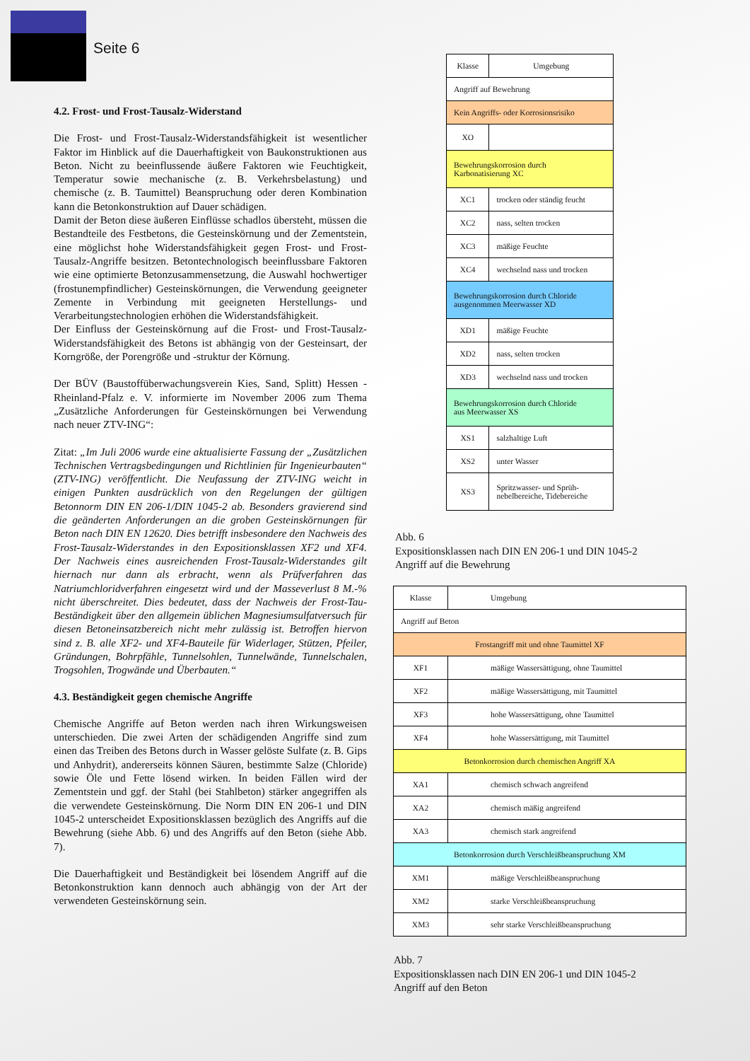Seite 6
4.2. Frost- und Frost-Tausalz-Widerstand
Die Frost- und Frost-Tausalz-Widerstandsfähigkeit ist wesentlicher Faktor im Hinblick auf die Dauerhaftigkeit von Baukonstruktionen aus Beton. Nicht zu beeinflussende äußere Faktoren wie Feuchtigkeit, Temperatur sowie mechanische (z. B. Verkehrsbelastung) und chemische (z. B. Taumittel) Beanspruchung oder deren Kombination kann die Betonkonstruktion auf Dauer schädigen.
Damit der Beton diese äußeren Einflüsse schadlos übersteht, müssen die Bestandteile des Festbetons, die Gesteinskörnung und der Zementstein, eine möglichst hohe Widerstandsfähigkeit gegen Frost- und Frost-Tausalz-Angriffe besitzen. Betontechnologisch beeinflussbare Faktoren wie eine optimierte Betonzusammensetzung, die Auswahl hochwertiger (frostunempfindlicher) Gesteinskörnungen, die Verwendung geeigneter Zemente in Verbindung mit geeigneten Herstellungs- und Verarbeitungstechnologien erhöhen die Widerstandsfähigkeit.
Der Einfluss der Gesteinskörnung auf die Frost- und Frost-Tausalz-Widerstandsfähigkeit des Betons ist abhängig von der Gesteinsart, der Korngröße, der Porengröße und -struktur der Körnung.
Der BÜV (Baustoffüberwachungsverein Kies, Sand, Splitt) Hessen - Rheinland-Pfalz e. V. informierte im November 2006 zum Thema „Zusätzliche Anforderungen für Gesteinskörnungen bei Verwendung nach neuer ZTV-ING“:
Zitat: „Im Juli 2006 wurde eine aktualisierte Fassung der „Zusätzlichen Technischen Vertragsbedingungen und Richtlinien für Ingenieurbauten“ (ZTV-ING) veröffentlicht. Die Neufassung der ZTV-ING weicht in einigen Punkten ausdrücklich von den Regelungen der gültigen Betonnorm DIN EN 206-1/DIN 1045-2 ab. Besonders gravierend sind die geänderten Anforderungen an die groben Gesteinskörnungen für Beton nach DIN EN 12620. Dies betrifft insbesondere den Nachweis des Frost-Tausalz-Widerstandes in den Expositionsklassen XF2 und XF4. Der Nachweis eines ausreichenden Frost-Tausalz-Widerstandes gilt hiernach nur dann als erbracht, wenn als Prüfverfahren das Natriumchloridverfahren eingesetzt wird und der Masseverlust 8 M.-% nicht überschreitet. Dies bedeutet, dass der Nachweis der Frost-Tau-Beständigkeit über den allgemein üblichen Magnesiumsulfatversuch für diesen Betoneinsatzbereich nicht mehr zulässig ist. Betroffen hiervon sind z. B. alle XF2- und XF4-Bauteile für Widerlager, Stützen, Pfeiler, Gründungen, Bohrpfähle, Tunnelsohlen, Tunnelwände, Tunnelschalen, Trogsohlen, Trogwände und Überbauten.“
4.3. Beständigkeit gegen chemische Angriffe
Chemische Angriffe auf Beton werden nach ihren Wirkungsweisen unterschieden. Die zwei Arten der schädigenden Angriffe sind zum einen das Treiben des Betons durch in Wasser gelöste Sulfate (z. B. Gips und Anhydrit), andererseits können Säuren, bestimmte Salze (Chloride) sowie Öle und Fette lösend wirken. In beiden Fällen wird der Zementstein und ggf. der Stahl (bei Stahlbeton) stärker angegriffen als die verwendete Gesteinskörnung. Die Norm DIN EN 206-1 und DIN 1045-2 unterscheidet Expositionsklassen bezüglich des Angriffs auf die Bewehrung (siehe Abb. 6) und des Angriffs auf den Beton (siehe Abb. 7).
Die Dauerhaftigkeit und Beständigkeit bei lösendem Angriff auf die Betonkonstruktion kann dennoch auch abhängig von der Art der verwendeten Gesteinskörnung sein.
| Klasse | Umgebung |
| Angriff auf Bewehrung | |
| Kein Angriffs- oder Korrosionsrisiko | |
| XO | |
| Bewehrungskorrosion durch Karbonatisierung XC | |
| XC1 | trocken oder ständig feucht |
| XC2 | nass, selten trocken |
| XC3 | mäßige Feuchte |
| XC4 | wechselnd nass und trocken |
| Bewehrungskorrosion durch Chloride ausgenommen Meerwasser XD | |
| XD1 | mäßige Feuchte |
| XD2 | nass, selten trocken |
| XD3 | wechselnd nass und trocken |
| Bewehrungskorrosion durch Chloride aus Meerwasser XS | |
| XS1 | salzhaltige Luft |
| XS2 | unter Wasser |
| XS3 | Spritzwasser- und Sprüh- nebelbereiche, Tidebereiche |
Abb. 6
Expositionsklassen nach DIN EN 206-1 und DIN 1045-2
Angriff auf die Bewehrung
| Klasse | Umgebung |
| Angriff auf Beton | |
| Frostangriff mit und ohne Taumittel XF | |
| XF1 | mäßige Wassersättigung, ohne Taumittel |
| XF2 | mäßige Wassersättigung, mit Taumittel |
| XF3 | hohe Wassersättigung, ohne Taumittel |
| XF4 | hohe Wassersättigung, mit Taumittel |
| Betonkorrosion durch chemischen Angriff XA | |
| XA1 | chemisch schwach angreifend |
| XA2 | chemisch mäßig angreifend |
| XA3 | chemisch stark angreifend |
| Betonkorrosion durch Verschleißbeanspruchung XM | |
| XM1 | mäßige Verschleißbeanspruchung |
| XM2 | starke Verschleißbeanspruchung |
| XM3 | sehr starke Verschleißbeanspruchung |
Abb. 7
Expositionsklassen nach DIN EN 206-1 und DIN 1045-2
Angriff auf den Beton